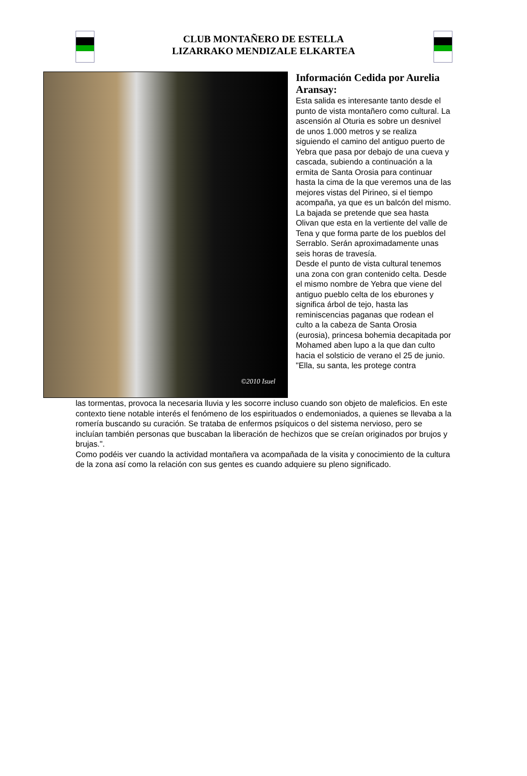CLUB MONTAÑERO DE ESTELLA
LIZARRAKO MENDIZALE ELKARTEA
©2010 Isuel
Información Cedida por Aurelia Aransay:
Esta salida es interesante tanto desde el punto de vista montañero como cultural. La ascensión al Oturia es sobre un desnivel de unos 1.000 metros y se realiza siguiendo el camino del antiguo puerto de Yebra que pasa por debajo de una cueva y cascada, subiendo a continuación a la ermita de Santa Orosia para continuar hasta la cima de la que veremos una de las mejores vistas del Pirineo, si el tiempo acompaña, ya que es un balcón del mismo. La bajada se pretende que sea hasta Olivan que esta en la vertiente del valle de Tena y que forma parte de los pueblos del Serrablo. Serán aproximadamente unas seis horas de travesía.
Desde el punto de vista cultural tenemos una zona con gran contenido celta. Desde el mismo nombre de Yebra que viene del antiguo pueblo celta de los eburones y significa árbol de tejo, hasta las reminiscencias paganas que rodean el culto a la cabeza de Santa Orosia (eurosia), princesa bohemia decapitada por Mohamed aben lupo a la que dan culto hacia el solsticio de verano el 25 de junio. "Ella, su santa, les protege contra
las tormentas, provoca la necesaria lluvia y les socorre incluso cuando son objeto de maleficios. En este contexto tiene notable interés el fenómeno de los espirituados o endemoniados, a quienes se llevaba a la romería buscando su curación. Se trataba de enfermos psíquicos o del sistema nervioso, pero se incluían también personas que buscaban la liberación de hechizos que se creían originados por brujos y brujas.".
Como podéis ver cuando la actividad montañera va acompañada de la visita y conocimiento de la cultura de la zona así como la relación con sus gentes es cuando adquiere su pleno significado.